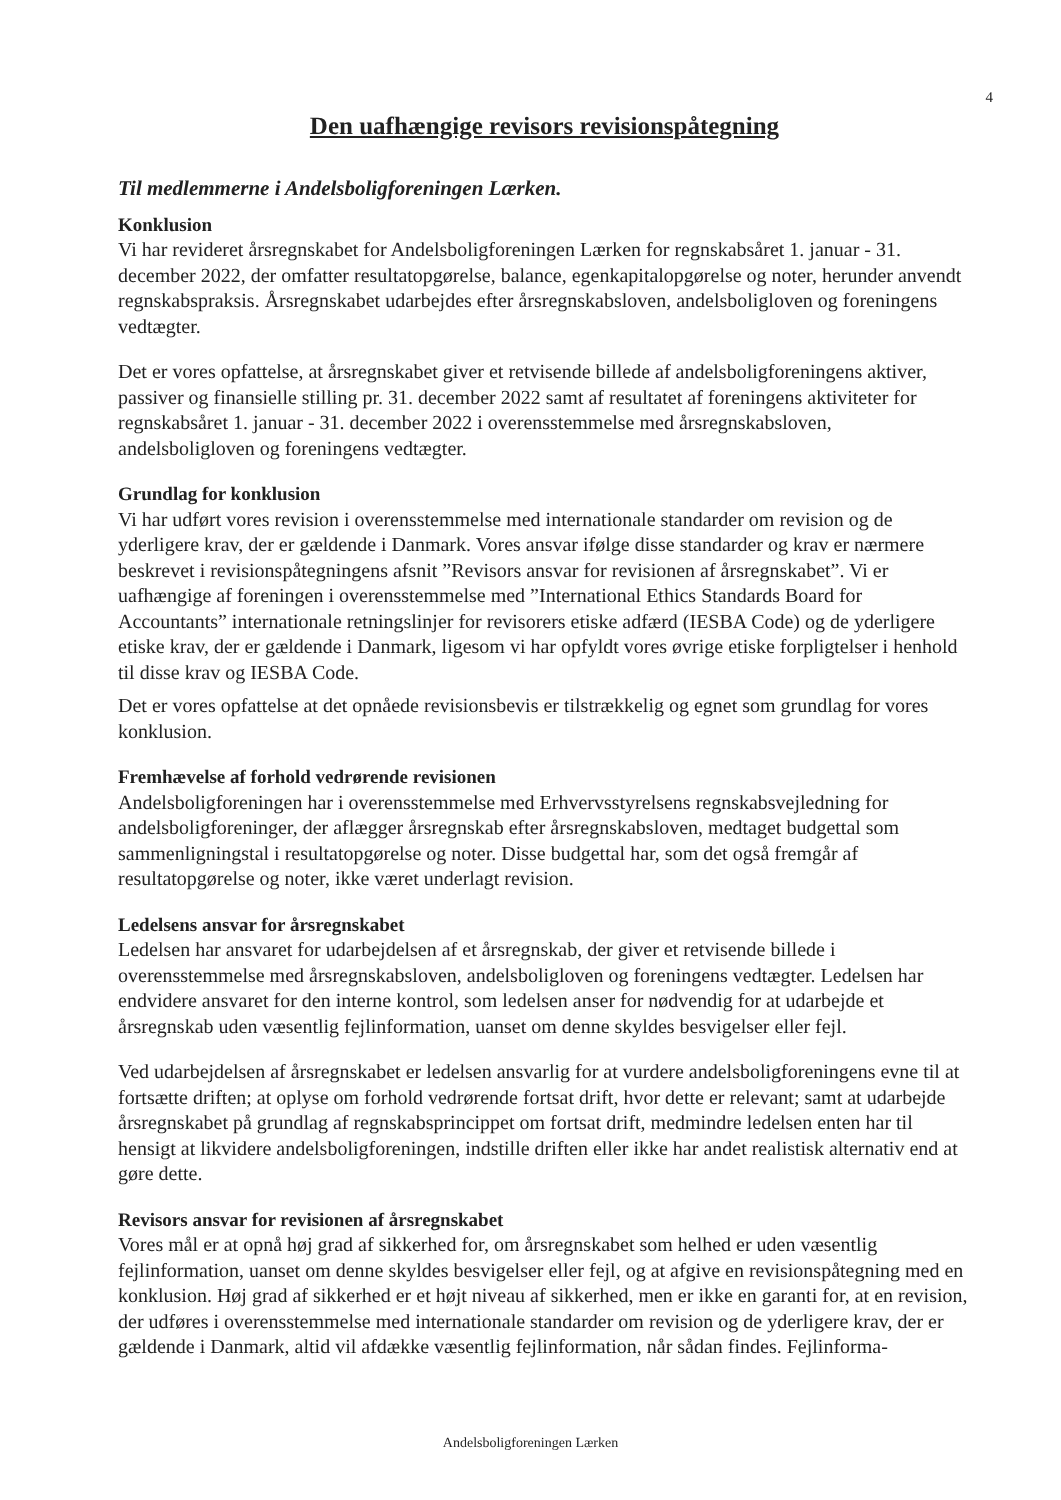4
Den uafhængige revisors revisionspåtegning
Til medlemmerne i Andelsboligforeningen Lærken.
Konklusion
Vi har revideret årsregnskabet for Andelsboligforeningen Lærken for regnskabsåret 1. januar - 31. december 2022, der omfatter resultatopgørelse, balance, egenkapitalopgørelse og noter, herunder anvendt regnskabspraksis. Årsregnskabet udarbejdes efter årsregnskabsloven, andelsboligloven og foreningens vedtægter.
Det er vores opfattelse, at årsregnskabet giver et retvisende billede af andelsboligforeningens aktiver, passiver og finansielle stilling pr. 31. december 2022 samt af resultatet af foreningens aktiviteter for regnskabsåret 1. januar - 31. december 2022 i overensstemmelse med årsregnskabsloven, andelsboligloven og foreningens vedtægter.
Grundlag for konklusion
Vi har udført vores revision i overensstemmelse med internationale standarder om revision og de yderligere krav, der er gældende i Danmark. Vores ansvar ifølge disse standarder og krav er nærmere beskrevet i revisionspåtegningens afsnit ”Revisors ansvar for revisionen af årsregnskabet”. Vi er uafhængige af foreningen i overensstemmelse med ”International Ethics Standards Board for Accountants” internationale retningslinjer for revisorers etiske adfærd (IESBA Code) og de yderligere etiske krav, der er gældende i Danmark, ligesom vi har opfyldt vores øvrige etiske forpligtelser i henhold til disse krav og IESBA Code.
Det er vores opfattelse at det opnåede revisionsbevis er tilstrækkelig og egnet som grundlag for vores konklusion.
Fremhævelse af forhold vedrørende revisionen
Andelsboligforeningen har i overensstemmelse med Erhvervsstyrelsens regnskabsvejledning for andelsboligforeninger, der aflægger årsregnskab efter årsregnskabsloven, medtaget budgettal som sammenligningstal i resultatopgørelse og noter. Disse budgettal har, som det også fremgår af resultatopgørelse og noter, ikke været underlagt revision.
Ledelsens ansvar for årsregnskabet
Ledelsen har ansvaret for udarbejdelsen af et årsregnskab, der giver et retvisende billede i overensstemmelse med årsregnskabsloven, andelsboligloven og foreningens vedtægter. Ledelsen har endvidere ansvaret for den interne kontrol, som ledelsen anser for nødvendig for at udarbejde et årsregnskab uden væsentlig fejlinformation, uanset om denne skyldes besvigelser eller fejl.
Ved udarbejdelsen af årsregnskabet er ledelsen ansvarlig for at vurdere andelsboligforeningens evne til at fortsætte driften; at oplyse om forhold vedrørende fortsat drift, hvor dette er relevant; samt at udarbejde årsregnskabet på grundlag af regnskabsprincippet om fortsat drift, medmindre ledelsen enten har til hensigt at likvidere andelsboligforeningen, indstille driften eller ikke har andet realistisk alternativ end at gøre dette.
Revisors ansvar for revisionen af årsregnskabet
Vores mål er at opnå høj grad af sikkerhed for, om årsregnskabet som helhed er uden væsentlig fejlinformation, uanset om denne skyldes besvigelser eller fejl, og at afgive en revisionspåtegning med en konklusion. Høj grad af sikkerhed er et højt niveau af sikkerhed, men er ikke en garanti for, at en revision, der udføres i overensstemmelse med internationale standarder om revision og de yderligere krav, der er gældende i Danmark, altid vil afdække væsentlig fejlinformation, når sådan findes. Fejlinforma-
Andelsboligforeningen Lærken